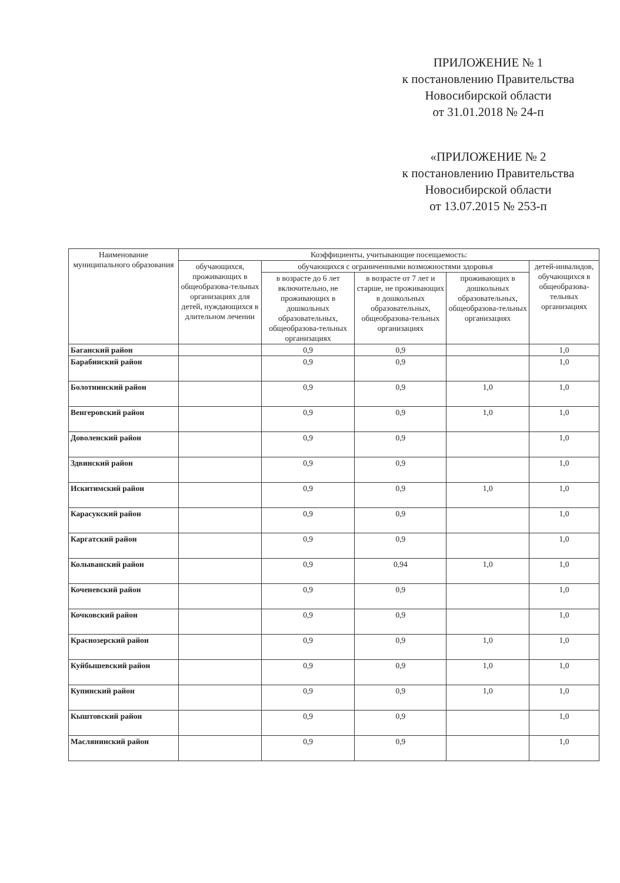ПРИЛОЖЕНИЕ № 1
к постановлению Правительства
Новосибирской области
от 31.01.2018 № 24-п
«ПРИЛОЖЕНИЕ № 2
к постановлению Правительства
Новосибирской области
от 13.07.2015 № 253-п
| Наименование муниципального образования | Коэффициенты, учитывающие посещаемость: | | | | |
| --- | --- | --- | --- | --- | --- |
| | обучающихся, проживающих в общеобразова-тельных организациях для детей, нуждающихся в длительном лечении | обучающихся с ограниченными возможностями здоровья | | | детей-инвалидов, обучающихся в общеобразова-тельных организациях |
| | | в возрасте до 6 лет включительно, не проживающих в дошкольных образовательных, общеобразова-тельных организациях | в возрасте от 7 лет и старше, не проживающих в дошкольных образовательных, общеобразова-тельных организациях | проживающих в дошкольных образовательных, общеобразова-тельных организациях | |
| Баганский район | | 0,9 | 0,9 | | 1,0 |
| Барабинский район | | 0,9 | 0,9 | | 1,0 |
| Болотнинский район | | 0,9 | 0,9 | 1,0 | 1,0 |
| Венгеровский район | | 0,9 | 0,9 | 1,0 | 1,0 |
| Доволенский район | | 0,9 | 0,9 | | 1,0 |
| Здвинский район | | 0,9 | 0,9 | | 1,0 |
| Искитимский район | | 0,9 | 0,9 | 1,0 | 1,0 |
| Карасукский район | | 0,9 | 0,9 | | 1,0 |
| Каргатский район | | 0,9 | 0,9 | | 1,0 |
| Колыванский район | | 0,9 | 0,94 | 1,0 | 1,0 |
| Коченевский район | | 0,9 | 0,9 | | 1,0 |
| Кочковский район | | 0,9 | 0,9 | | 1,0 |
| Краснозерский район | | 0,9 | 0,9 | 1,0 | 1,0 |
| Куйбышевский район | | 0,9 | 0,9 | 1,0 | 1,0 |
| Купинский район | | 0,9 | 0,9 | 1,0 | 1,0 |
| Кыштовский район | | 0,9 | 0,9 | | 1,0 |
| Маслянинский район | | 0,9 | 0,9 | | 1,0 |